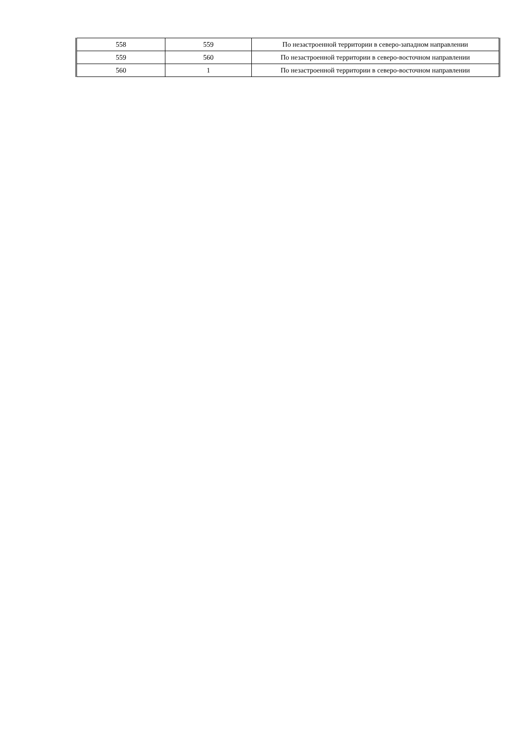| 558 | 559 | По незастроенной территории в северо-западном направлении |
| 559 | 560 | По незастроенной территории в северо-восточном направлении |
| 560 | 1 | По незастроенной территории в северо-восточном направлении |